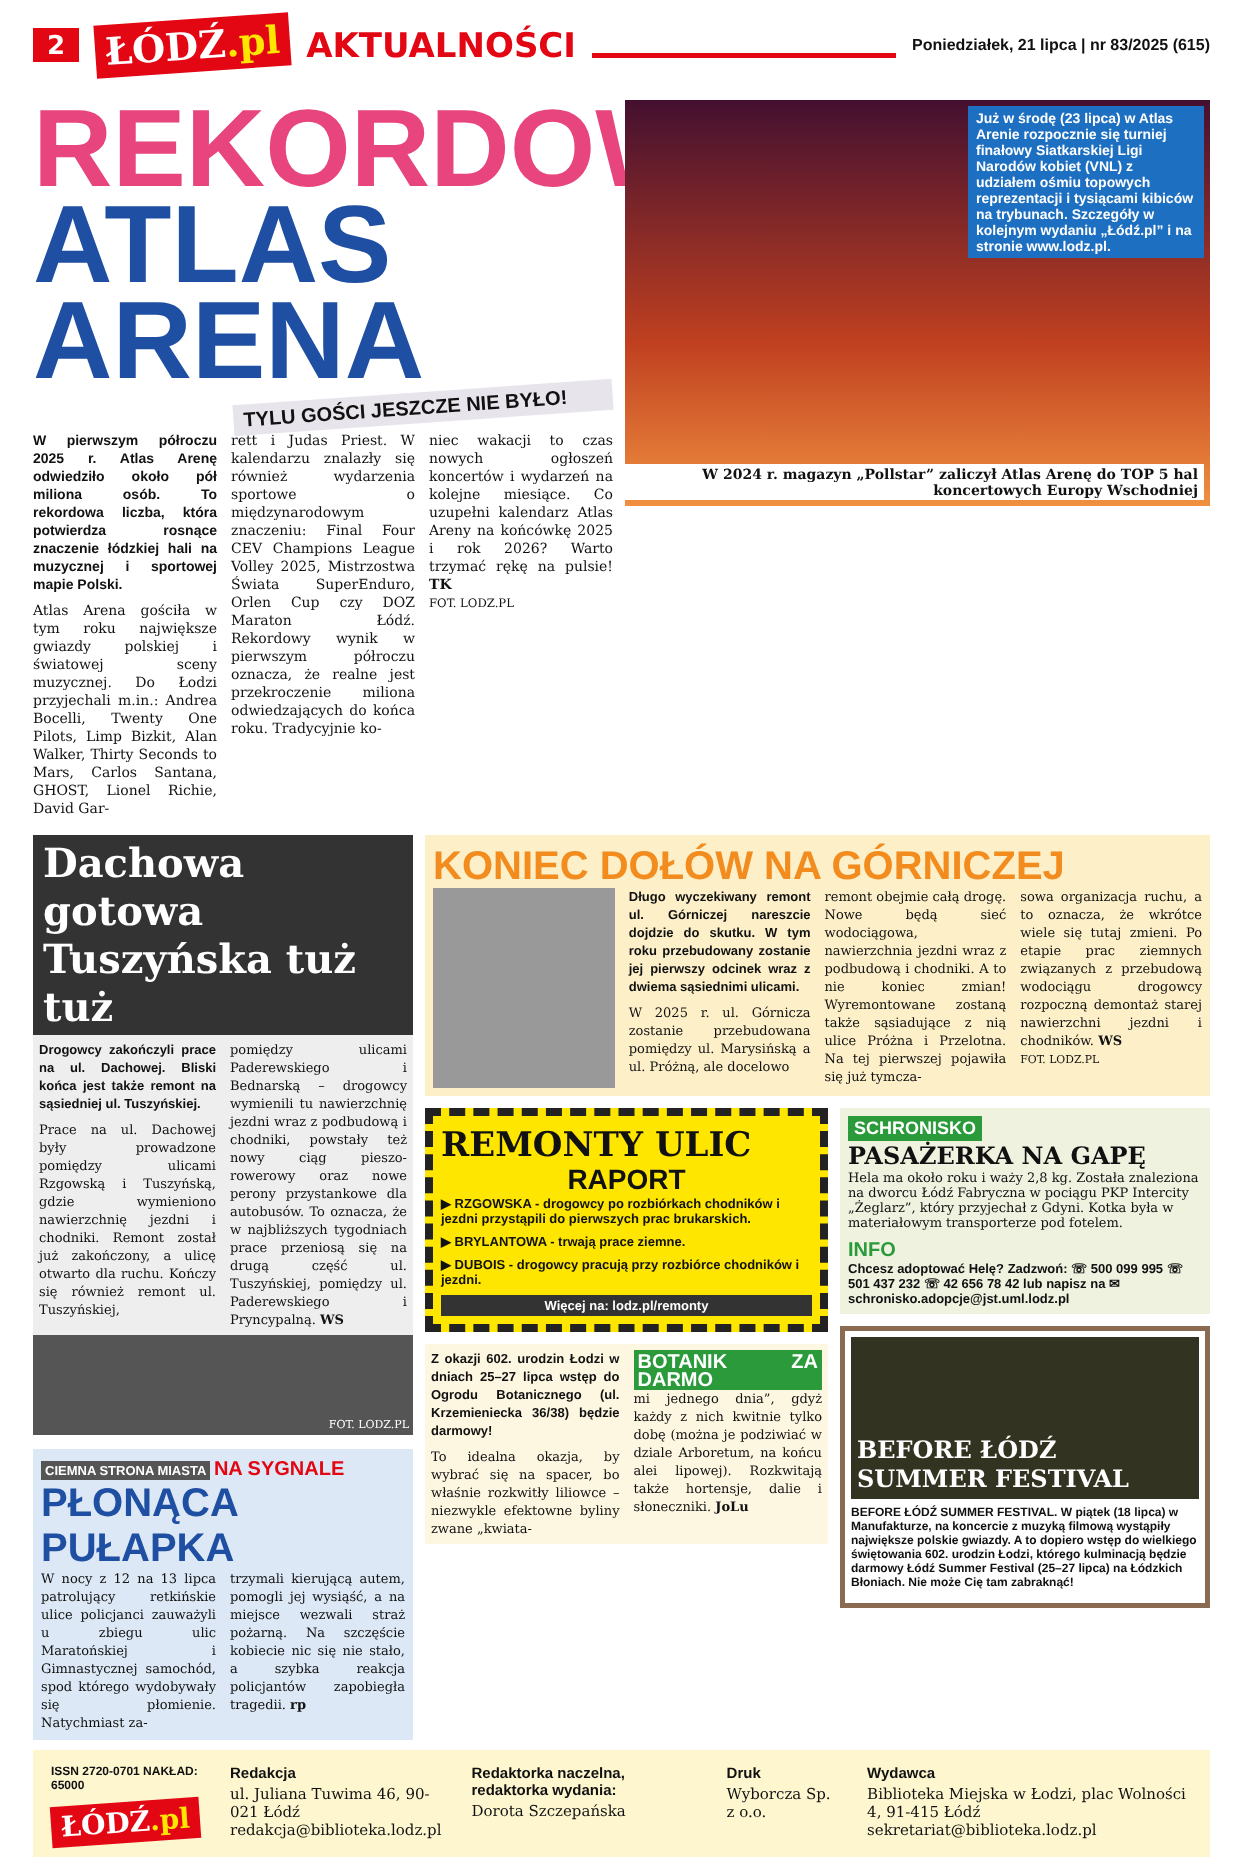2 ŁÓDŹ.pl AKTUALNOŚCI Poniedziałek, 21 lipca | nr 83/2025 (615)
REKORDOWA
ATLAS ARENA
TYLU GOŚCI JESZCZE NIE BYŁO!
W pierwszym półroczu 2025 r. Atlas Arenę odwiedziło około pół miliona osób. To rekordowa liczba, która potwierdza rosnące znaczenie łódzkiej hali na muzycznej i sportowej mapie Polski.
Atlas Arena gościła w tym roku największe gwiazdy polskiej i światowej sceny muzycznej. Do Łodzi przyjechali m.in.: Andrea Bocelli, Twenty One Pilots, Limp Bizkit, Alan Walker, Thirty Seconds to Mars, Carlos Santana, GHOST, Lionel Richie, David Gar-
rett i Judas Priest. W kalendarzu znalazły się również wydarzenia sportowe o międzynarodowym znaczeniu: Final Four CEV Champions League Volley 2025, Mistrzostwa Świata SuperEnduro, Orlen Cup czy DOZ Maraton Łódź. Rekordowy wynik w pierwszym półroczu oznacza, że realne jest przekroczenie miliona odwiedzających do końca roku. Tradycyjnie ko-
niec wakacji to czas nowych ogłoszeń koncertów i wydarzeń na kolejne miesiące. Co uzupełni kalendarz Atlas Areny na końcówkę 2025 i rok 2026? Warto trzymać rękę na pulsie! TK
FOT. LODZ.PL
Już w środę (23 lipca) w Atlas Arenie rozpocznie się turniej finałowy Siatkarskiej Ligi Narodów kobiet (VNL) z udziałem ośmiu topowych reprezentacji i tysiącami kibiców na trybunach. Szczegóły w kolejnym wydaniu „Łódź.pl” i na stronie www.lodz.pl.
W 2024 r. magazyn „Pollstar” zaliczył Atlas Arenę do TOP 5 hal koncertowych Europy Wschodniej
Dachowa gotowa
Tuszyńska tuż tuż
Drogowcy zakończyli prace na ul. Dachowej. Bliski końca jest także remont na sąsiedniej ul. Tuszyńskiej.
Prace na ul. Dachowej były prowadzone pomiędzy ulicami Rzgowską i Tuszyńską, gdzie wymieniono nawierzchnię jezdni i chodniki. Remont został już zakończony, a ulicę otwarto dla ruchu. Kończy się również remont ul. Tuszyńskiej,
pomiędzy ulicami Paderewskiego i Bednarską – drogowcy wymienili tu nawierzchnię jezdni wraz z podbudową i chodniki, powstały też nowy ciąg pieszo-rowerowy oraz nowe perony przystankowe dla autobusów. To oznacza, że w najbliższych tygodniach prace przeniosą się na drugą część ul. Tuszyńskiej, pomiędzy ul. Paderewskiego i Pryncypalną. WS
FOT. LODZ.PL
CIEMNA STRONA MIASTA NA SYGNALE
PŁONĄCA PUŁAPKA
W nocy z 12 na 13 lipca patrolujący retkińskie ulice policjanci zauważyli u zbiegu ulic Maratońskiej i Gimnastycznej samochód, spod którego wydobywały się płomienie. Natychmiast za-
trzymali kierującą autem, pomogli jej wysiąść, a na miejsce wezwali straż pożarną. Na szczęście kobiecie nic się nie stało, a szybka reakcja policjantów zapobiegła tragedii. rp
KONIEC DOŁÓW NA GÓRNICZEJ
Długo wyczekiwany remont ul. Górniczej nareszcie dojdzie do skutku. W tym roku przebudowany zostanie jej pierwszy odcinek wraz z dwiema sąsiednimi ulicami.
W 2025 r. ul. Górnicza zostanie przebudowana pomiędzy ul. Marysińską a ul. Próżną, ale docelowo
remont obejmie całą drogę. Nowe będą sieć wodociągowa, nawierzchnia jezdni wraz z podbudową i chodniki. A to nie koniec zmian! Wyremontowane zostaną także sąsiadujące z nią ulice Próżna i Przelotna. Na tej pierwszej pojawiła się już tymcza-
sowa organizacja ruchu, a to oznacza, że wkrótce wiele się tutaj zmieni. Po etapie prac ziemnych związanych z przebudową wodociągu drogowcy rozpoczną demontaż starej nawierzchni jezdni i chodników. WS
FOT. LODZ.PL
REMONTY ULIC
RAPORT
▶ RZGOWSKA - drogowcy po rozbiórkach chodników i jezdni przystąpili do pierwszych prac brukarskich.
▶ BRYLANTOWA - trwają prace ziemne.
▶ DUBOIS - drogowcy pracują przy rozbiórce chodników i jezdni.
Więcej na: lodz.pl/remonty
Z okazji 602. urodzin Łodzi w dniach 25–27 lipca wstęp do Ogrodu Botanicznego (ul. Krzemieniecka 36/38) będzie darmowy!
To idealna okazja, by wybrać się na spacer, bo właśnie rozkwitły liliowce – niezwykle efektowne byliny zwane „kwiata-
BOTANIK ZA DARMO
mi jednego dnia”, gdyż każdy z nich kwitnie tylko dobę (można je podziwiać w dziale Arboretum, na końcu alei lipowej). Rozkwitają także hortensje, dalie i słoneczniki. JoLu
SCHRONISKO
PASAŻERKA NA GAPĘ
Hela ma około roku i waży 2,8 kg. Została znaleziona na dworcu Łódź Fabryczna w pociągu PKP Intercity „Żeglarz”, który przyjechał z Gdyni. Kotka była w materiałowym transporterze pod fotelem.
INFO
Chcesz adoptować Helę? Zadzwoń: ☏ 500 099 995 ☏ 501 437 232 ☏ 42 656 78 42 lub napisz na ✉ schronisko.adopcje@jst.uml.lodz.pl
BEFORE ŁÓDŹ SUMMER FESTIVAL
BEFORE ŁÓDŹ SUMMER FESTIVAL. W piątek (18 lipca) w Manufakturze, na koncercie z muzyką filmową wystąpiły największe polskie gwiazdy. A to dopiero wstęp do wielkiego świętowania 602. urodzin Łodzi, którego kulminacją będzie darmowy Łódź Summer Festival (25–27 lipca) na Łódzkich Błoniach. Nie może Cię tam zabraknąć!
ISSN 2720-0701 NAKŁAD: 65000
ŁÓDŹ.pl
Redakcja
ul. Juliana Tuwima 46, 90-021 Łódź
redakcja@biblioteka.lodz.pl
Redaktorka naczelna, redaktorka wydania:
Dorota Szczepańska
Druk
Wyborcza Sp. z o.o.
Wydawca
Biblioteka Miejska w Łodzi, plac Wolności 4, 91-415 Łódź
sekretariat@biblioteka.lodz.pl